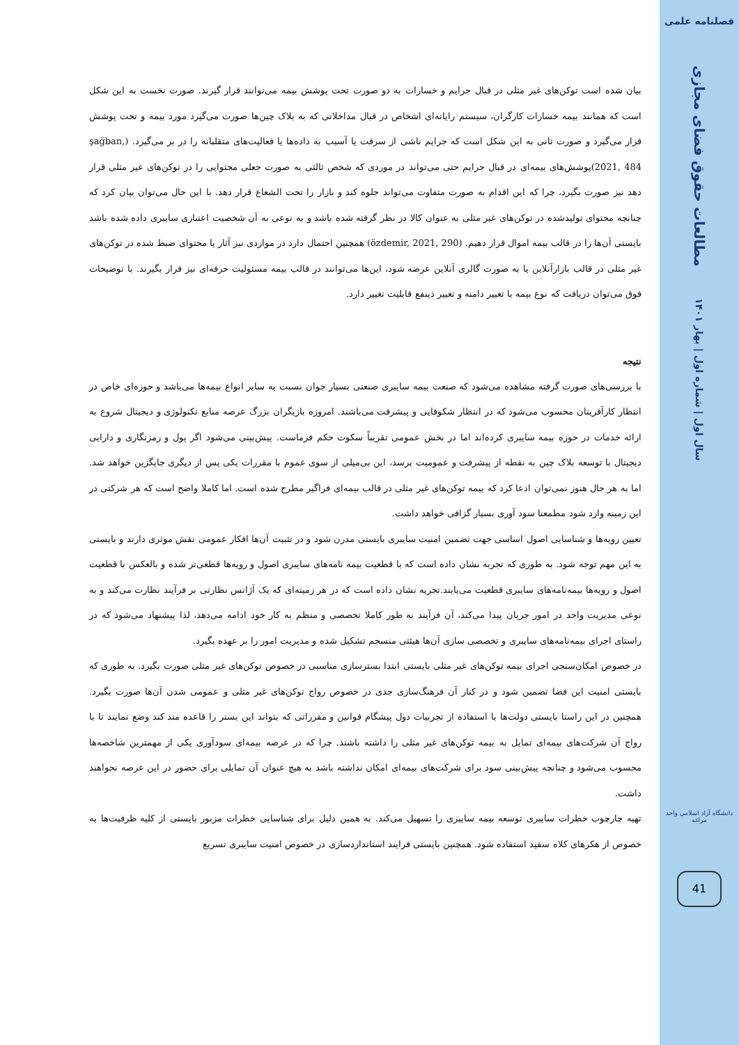فصلنامه علمی
مطالعات حقوق فضای مجازی
سال اول | شماره اول | بهار ۱۴۰۱
دانشگاه آزاد اسلامی واحد مراغه
41
بیان شده است توکن‌های غیر مثلی در قبال جرایم و خسارات به دو صورت تحت پوشش بیمه می‌توانند قرار گیرند. صورت نخست به این شکل است که همانند بیمه خسارات کارگران، سیستم رایانه‌ای اشخاص در قبال مداخلاتی که به بلاک چین‌ها صورت می‌گیرد مورد بیمه و تحت پوشش قرار می‌گیرد و صورت ثانی به این شکل است که جرایم ناشی از سرقت یا آسیب به داده‌ها یا فعالیت‌های متقلبانه را در بر می‌گیرد. (şağban, 2021, 484)پوشش‌های بیمه‌ای در قبال جرایم حتی می‌تواند در موردی که شخص ثالثی به صورت جعلی محتوایی را در توکن‌های غیر مثلی قرار دهد نیز صورت بگیرد، چرا که این اقدام به صورت متفاوت می‌تواند جلوه کند و بازار را تحت الشعاع قرار دهد. با این حال می‌توان بیان کرد که چنانچه محتوای تولیدشده در توکن‌های غیر مثلی به عنوان کالا در نظر گرفته شده باشد و به نوعی به آن شخصیت اعتباری سایبری داده شده باشد بایستی آن‌ها را در قالب بیمه اموال قرار دهیم. (özdemir, 2021, 290) همچنین احتمال دارد در مواردی نیز آثار یا محتوای ضبط شده در توکن‌های غیر مثلی در قالب بازارآنلاین یا به صورت گالری آنلاین عرضه شود، این‌ها می‌توانند در قالب بیمه مسئولیت حرفه‌ای نیز قرار بگیرند. با توضیحات فوق می‌توان دریافت که نوع بیمه با تغییر دامنه و تغییر ذینفع قابلیت تغییر دارد.
نتیجه
با بررسی‌های صورت گرفته مشاهده می‌شود که صنعت بیمه سایبری صنعتی بسیار جوان نسبت به سایر انواع بیمه‌ها می‌باشد و حوزه‌ای خاص در انتظار کارآفرینان محسوب می‌شود که در انتظار شکوفایی و پیشرفت می‌باشند. امروزه بازیگران بزرگ عرصه منابع تکنولوژی و دیجیتال شروع به ارائه خدمات در حوزه بیمه سایبری کرده‌اند اما در بخش عمومی تقریباً سکوت حکم فرماست. پیش‌بینی می‌شود اگر پول و رمزنگاری و دارایی دیجیتال با توسعه بلاک چین به نقطه از پیشرفت و عمومیت برسد، این بی‌میلی از سوی عموم با مقررات یکی پس از دیگری جایگزین خواهد شد. اما به هر حال هنوز نمی‌توان ادعا کرد که بیمه توکن‌های غیر مثلی در قالب بیمه‌ای فراگیر مطرح شده است. اما کاملا واضح است که هر شرکتی در این زمینه وارد شود مطمعنا سود آوری بسیار گزافی خواهد داشت.
تعیین رویه‌ها و شناسایی اصول اساسی جهت تضمین امنیت سایبری بایستی مدرن شود و در تثبیت آن‌ها افکار عمومی نقش موثری دارند و بایستی به این مهم توجه شود. به طوری که تجربه نشان داده است که با قطعیت بیمه نامه‌های سایبری اصول و رویه‌ها قطعی‌تر شده و بالعکس با قطعیت اصول و رویه‌ها بیمه‌نامه‌های سایبری قطعیت می‌یابند.تجربه نشان داده است که در هر زمینه‌ای که یک آژانس نظارتی بر فرآیند نظارت می‌کند و به نوعی مدیریت واحد در امور جریان پیدا می‌کند، آن فرآیند به طور کاملا تخصصی و منظم به کار خود ادامه می‌دهد، لذا پیشنهاد می‌شود که در راستای اجرای بیمه‌نامه‌های سایبری و تخصصی سازی آن‌ها هیئتی منسجم تشکیل شده و مدیریت امور را بر عهده بگیرد.
در خصوص امکان‌سنجی اجرای بیمه توکن‌های غیر مثلی بایستی ابتدا بسترسازی مناسبی در خصوص توکن‌های غیر مثلی صورت بگیرد. به طوری که بایستی امنیت این فضا تضمین شود و در کنار آن فرهنگ‌سازی جدی در خصوص رواج توکن‌های غیر مثلی و عمومی شدن آن‌ها صورت بگیرد. همچنین در این راستا بایستی دولت‌ها با استفاده از تجربیات دول پیشگام قوانین و مقرراتی که بتواند این بستر را قاعده مند کند وضع نمایند تا با رواج آن شرکت‌های بیمه‌ای تمایل به بیمه توکن‌های غیر مثلی را داشته باشند. چرا که در عرصه بیمه‌ای سودآوری یکی از مهمترین شاخصه‌ها محسوب می‌شود و چنانچه پیش‌بینی سود برای شرکت‌های بیمه‌ای امکان نداشته باشد به هیچ عنوان آن تمایلی برای حضور در این عرصه نحواهند داشت.
تهیه چارچوب خطرات سایبری توسعه بیمه سایبری را تسهیل می‌کند. به همین دلیل برای شناسایی خطرات مزبور بایستی از کلیه ظرفیت‌ها به خصوص از هکرهای کلاه سفید استفاده شود. همچنین بایستی فرایند استانداردسازی در خصوص امنیت سایبری تسریع